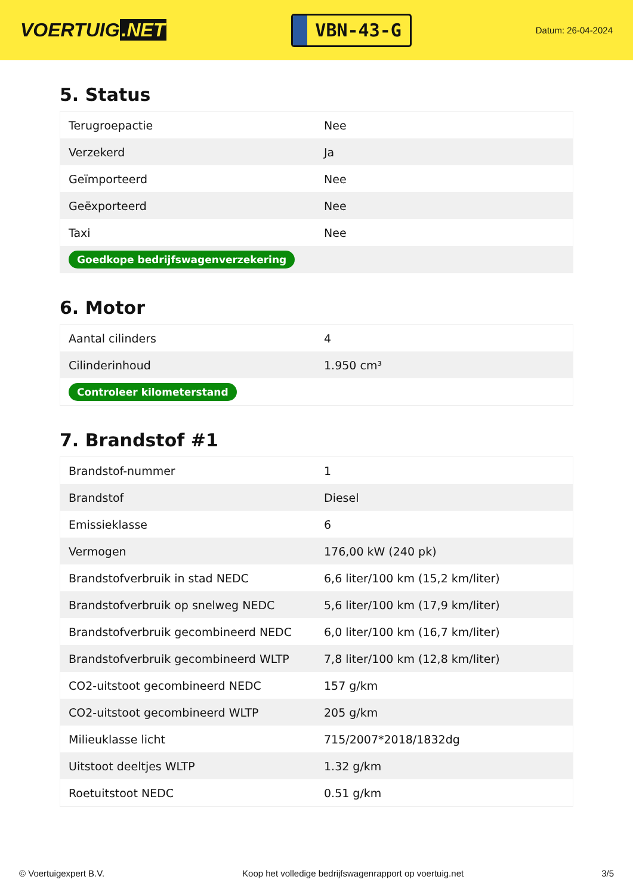VOERTUIG.NET
VBN-43-G
Datum: 26-04-2024
5. Status
| Terugroepactie | Nee |
| Verzekerd | Ja |
| Geïmporteerd | Nee |
| Geëxporteerd | Nee |
| Taxi | Nee |
| Goedkope bedrijfswagenverzekering | |
6. Motor
| Aantal cilinders | 4 |
| Cilinderinhoud | 1.950 cm³ |
| Controleer kilometerstand | |
7. Brandstof #1
| Brandstof-nummer | 1 |
| Brandstof | Diesel |
| Emissieklasse | 6 |
| Vermogen | 176,00 kW (240 pk) |
| Brandstofverbruik in stad NEDC | 6,6 liter/100 km (15,2 km/liter) |
| Brandstofverbruik op snelweg NEDC | 5,6 liter/100 km (17,9 km/liter) |
| Brandstofverbruik gecombineerd NEDC | 6,0 liter/100 km (16,7 km/liter) |
| Brandstofverbruik gecombineerd WLTP | 7,8 liter/100 km (12,8 km/liter) |
| CO2-uitstoot gecombineerd NEDC | 157 g/km |
| CO2-uitstoot gecombineerd WLTP | 205 g/km |
| Milieuklasse licht | 715/2007*2018/1832dg |
| Uitstoot deeltjes WLTP | 1.32 g/km |
| Roetuitstoot NEDC | 0.51 g/km |
© Voertuigexpert B.V. Koop het volledige bedrijfswagenrapport op voertuig.net 3/5